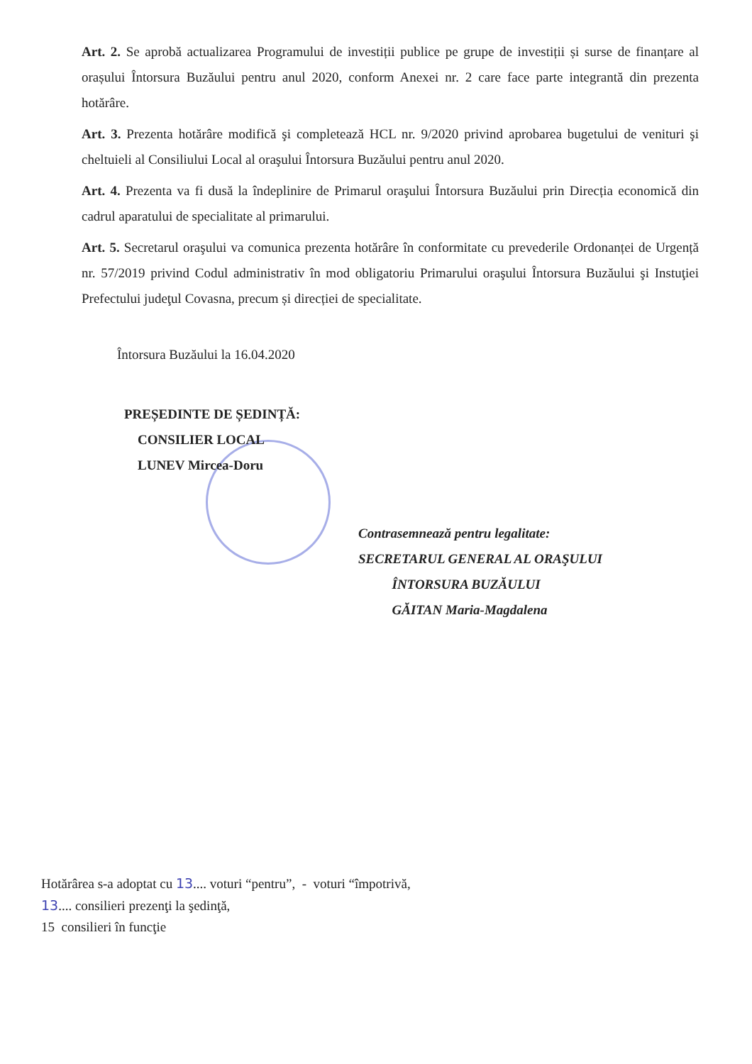Art. 2. Se aprobă actualizarea Programului de investiții publice pe grupe de investiții și surse de finanțare al orașului Întorsura Buzăului pentru anul 2020, conform Anexei nr. 2 care face parte integrantă din prezenta hotărâre.
Art. 3. Prezenta hotărâre modifică şi completează HCL nr. 9/2020 privind aprobarea bugetului de venituri şi cheltuieli al Consiliului Local al oraşului Întorsura Buzăului pentru anul 2020.
Art. 4. Prezenta va fi dusă la îndeplinire de Primarul oraşului Întorsura Buzăului prin Direcția economică din cadrul aparatului de specialitate al primarului.
Art. 5. Secretarul oraşului va comunica prezenta hotărâre în conformitate cu prevederile Ordonanței de Urgență nr. 57/2019 privind Codul administrativ în mod obligatoriu Primarului oraşului Întorsura Buzăului şi Instuţiei Prefectului judeţul Covasna, precum și direcției de specialitate.
Întorsura Buzăului la 16.04.2020
PREȘEDINTE DE ȘEDINȚĂ:
CONSILIER LOCAL
LUNEV Mircea-Doru
Contrasemnează pentru legalitate:
SECRETARUL GENERAL AL ORAŞULUI
ÎNTORSURA BUZĂULUI
GĂITAN Maria-Magdalena
Hotărârea s-a adoptat cu 13.... voturi “pentru”, - voturi “împotrivă,
13.... consilieri prezenţi la şedinţă,
15 consilieri în funcţie